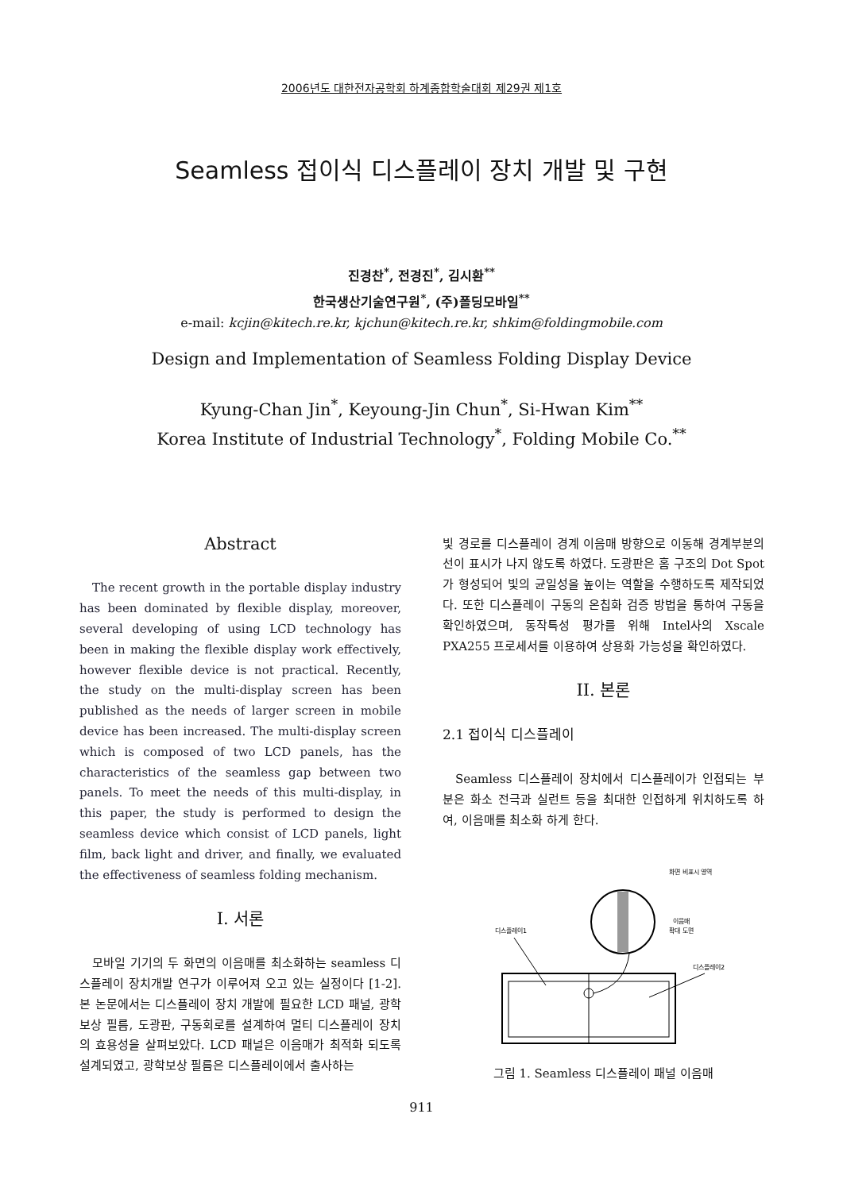2006년도 대한전자공학회 하계종합학술대회 제29권 제1호
Seamless 접이식 디스플레이 장치 개발 및 구현
진경찬<sup>*</sup>, 전경진<sup>*</sup>, 김시환<sup>**</sup>
한국생산기술연구원<sup>*</sup>, (주)폴딩모바일<sup>**</sup>
e-mail: kcjin@kitech.re.kr, kjchun@kitech.re.kr, shkim@foldingmobile.com
Design and Implementation of Seamless Folding Display Device
Kyung-Chan Jin<sup>*</sup>, Keyoung-Jin Chun<sup>*</sup>, Si-Hwan Kim<sup>**</sup>
Korea Institute of Industrial Technology<sup>*</sup>, Folding Mobile Co.<sup>**</sup>
Abstract
The recent growth in the portable display industry has been dominated by flexible display, moreover, several developing of using LCD technology has been in making the flexible display work effectively, however flexible device is not practical. Recently, the study on the multi-display screen has been published as the needs of larger screen in mobile device has been increased. The multi-display screen which is composed of two LCD panels, has the characteristics of the seamless gap between two panels. To meet the needs of this multi-display, in this paper, the study is performed to design the seamless device which consist of LCD panels, light film, back light and driver, and finally, we evaluated the effectiveness of seamless folding mechanism.
I. 서론
모바일 기기의 두 화면의 이음매를 최소화하는 seamless 디스플레이 장치개발 연구가 이루어져 오고 있는 실정이다 [1-2]. 본 논문에서는 디스플레이 장치 개발에 필요한 LCD 패널, 광학 보상 필름, 도광판, 구동회로를 설계하여 멀티 디스플레이 장치의 효용성을 살펴보았다. LCD 패널은 이음매가 최적화 되도록 설계되였고, 광학보상 필름은 디스플레이에서 출사하는
빛 경로를 디스플레이 경계 이음매 방향으로 이동해 경계부분의 선이 표시가 나지 않도록 하였다. 도광판은 홈 구조의 Dot Spot가 형성되어 빛의 균일성을 높이는 역할을 수행하도록 제작되었다. 또한 디스플레이 구동의 온칩화 검증 방법을 통하여 구동을 확인하였으며, 동작특성 평가를 위해 Intel사의 Xscale PXA255 프로세서를 이용하여 상용화 가능성을 확인하였다.
II. 본론
2.1 접이식 디스플레이
Seamless 디스플레이 장치에서 디스플레이가 인접되는 부분은 화소 전극과 실런트 등을 최대한 인접하게 위치하도록 하여, 이음매를 최소화 하게 한다.
화면 비표시 영역
이음매
확대 도면
디스플레이1
디스플레이2
그림 1. Seamless 디스플레이 패널 이음매
911